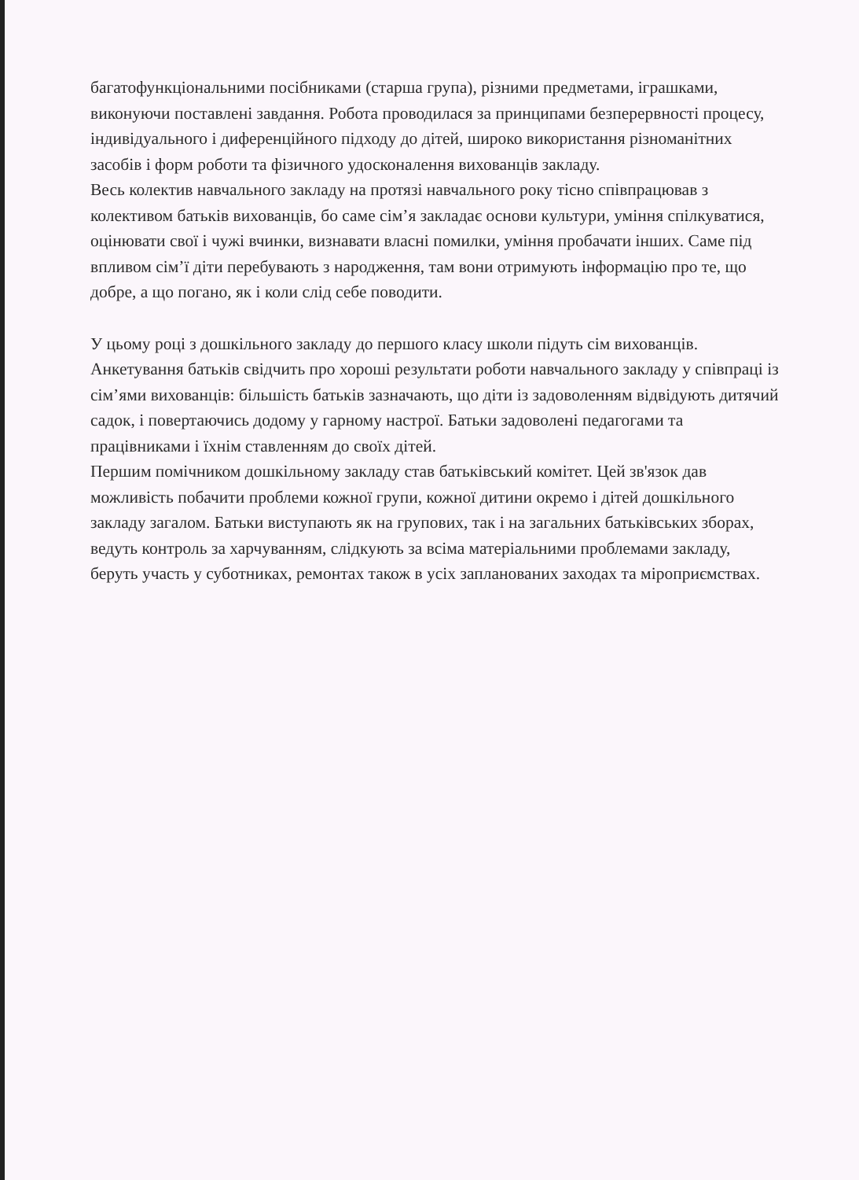багатофункціональними посібниками (старша група), різними предметами, іграшками, виконуючи поставлені завдання. Робота проводилася за принципами безперервності процесу, індивідуального і диференційного підходу до дітей, широко використання різноманітних засобів і форм роботи та фізичного удосконалення вихованців закладу.
Весь колектив навчального закладу на протязі навчального року тісно співпрацював з колективом батьків вихованців, бо саме сім’я закладає основи культури, уміння спілкуватися, оцінювати свої і чужі вчинки, визнавати власні помилки, уміння пробачати інших. Саме під впливом сім’ї діти перебувають з народження, там вони отримують інформацію про те, що добре, а що погано, як і коли слід себе поводити.
У цьому році з дошкільного закладу до першого класу школи підуть сім вихованців. Анкетування батьків свідчить про хороші результати роботи навчального закладу у співпраці із сім’ями вихованців: більшість батьків зазначають, що діти із задоволенням відвідують дитячий садок, і повертаючись додому у гарному настрої. Батьки задоволені педагогами та працівниками і їхнім ставленням до своїх дітей.
Першим помічником дошкільному закладу став батьківський комітет. Цей зв'язок дав можливість побачити проблеми кожної групи, кожної дитини окремо і дітей дошкільного закладу загалом. Батьки виступають як на групових, так і на загальних батьківських зборах, ведуть контроль за харчуванням, слідкують за всіма матеріальними проблемами закладу, беруть участь у суботниках, ремонтах також в усіх запланованих заходах та міроприємствах.